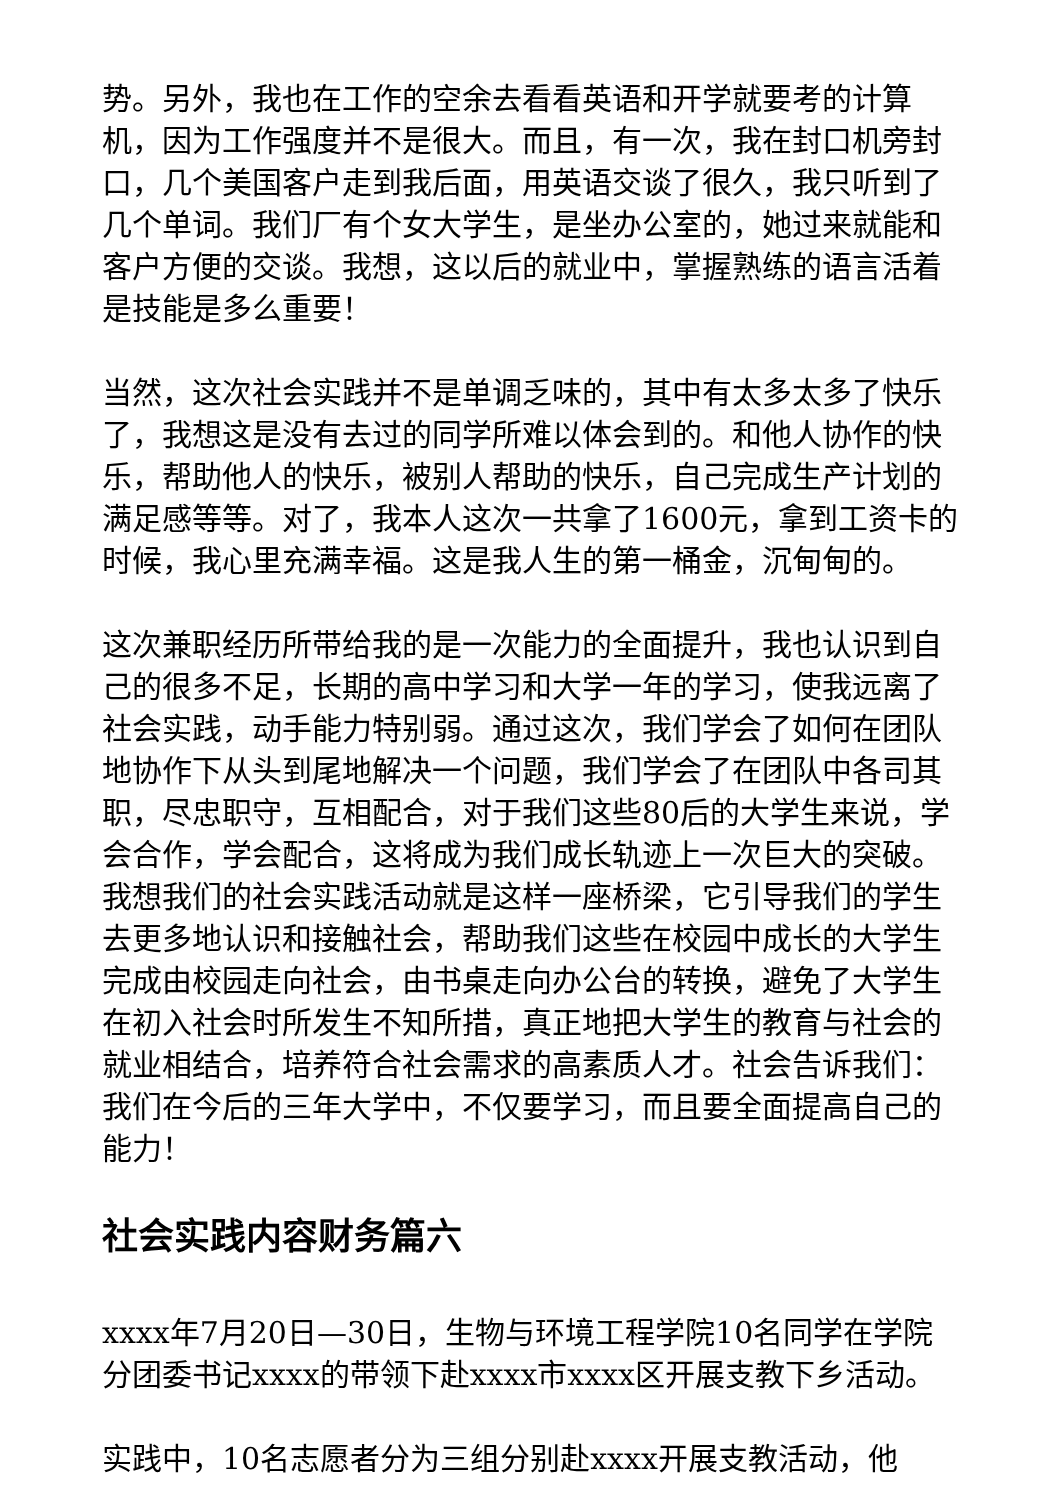势。另外，我也在工作的空余去看看英语和开学就要考的计算机，因为工作强度并不是很大。而且，有一次，我在封口机旁封口，几个美国客户走到我后面，用英语交谈了很久，我只听到了几个单词。我们厂有个女大学生，是坐办公室的，她过来就能和客户方便的交谈。我想，这以后的就业中，掌握熟练的语言活着是技能是多么重要！
当然，这次社会实践并不是单调乏味的，其中有太多太多了快乐了，我想这是没有去过的同学所难以体会到的。和他人协作的快乐，帮助他人的快乐，被别人帮助的快乐，自己完成生产计划的满足感等等。对了，我本人这次一共拿了1600元，拿到工资卡的时候，我心里充满幸福。这是我人生的第一桶金，沉甸甸的。
这次兼职经历所带给我的是一次能力的全面提升，我也认识到自己的很多不足，长期的高中学习和大学一年的学习，使我远离了社会实践，动手能力特别弱。通过这次，我们学会了如何在团队地协作下从头到尾地解决一个问题，我们学会了在团队中各司其职，尽忠职守，互相配合，对于我们这些80后的大学生来说，学会合作，学会配合，这将成为我们成长轨迹上一次巨大的突破。我想我们的社会实践活动就是这样一座桥梁，它引导我们的学生去更多地认识和接触社会，帮助我们这些在校园中成长的大学生完成由校园走向社会，由书桌走向办公台的转换，避免了大学生在初入社会时所发生不知所措，真正地把大学生的教育与社会的就业相结合，培养符合社会需求的高素质人才。社会告诉我们：我们在今后的三年大学中，不仅要学习，而且要全面提高自己的能力！
社会实践内容财务篇六
xxxx年7月20日—30日，生物与环境工程学院10名同学在学院分团委书记xxxx的带领下赴xxxx市xxxx区开展支教下乡活动。
实践中，10名志愿者分为三组分别赴xxxx开展支教活动，他